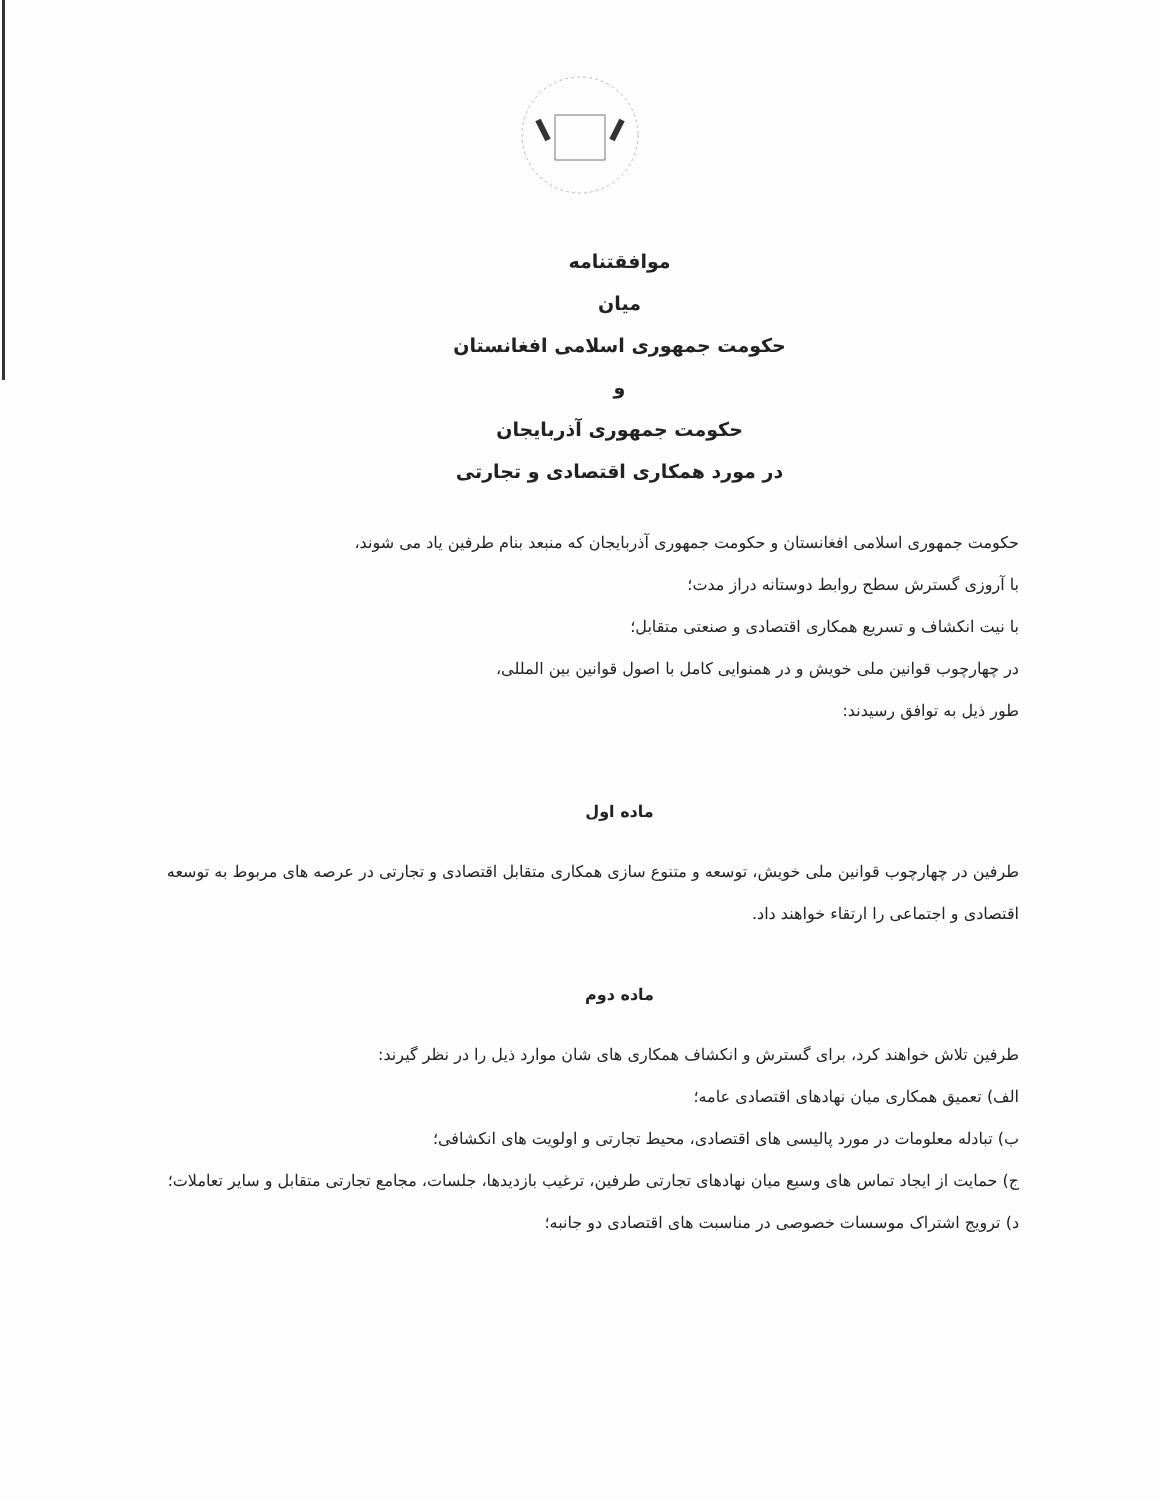موافقتنامه
میان
حکومت جمهوری اسلامی افغانستان
و
حکومت جمهوری آذربایجان
در مورد همکاری اقتصادی و تجارتی
حکومت جمهوری اسلامی افغانستان و حکومت جمهوری آذربایجان که منبعد بنام طرفین یاد می شوند،
با آروزی گسترش سطح روابط دوستانه دراز مدت؛
با نیت انکشاف و تسریع همکاری اقتصادی و صنعتی متقابل؛
در چهارچوب قوانین ملی خویش و در همنوایی کامل با اصول قوانین بین المللی،
طور ذیل به توافق رسیدند:
ماده اول
طرفین در چهارچوب قوانین ملی خویش، توسعه و متنوع سازی همکاری متقابل اقتصادی و تجارتی در عرصه های مربوط به توسعه اقتصادی و اجتماعی را ارتقاء خواهند داد.
ماده دوم
طرفین تلاش خواهند کرد، برای گسترش و انکشاف همکاری های شان موارد ذیل را در نظر گیرند:
الف) تعمیق همکاری میان نهادهای اقتصادی عامه؛
ب) تبادله معلومات در مورد پالیسی های اقتصادی، محیط تجارتی و اولویت های انکشافی؛
ج) حمایت از ایجاد تماس های وسیع میان نهادهای تجارتی طرفین، ترغیب بازدیدها، جلسات، مجامع تجارتی متقابل و سایر تعاملات؛
د) ترویج اشتراک موسسات خصوصی در مناسبت های اقتصادی دو جانبه؛